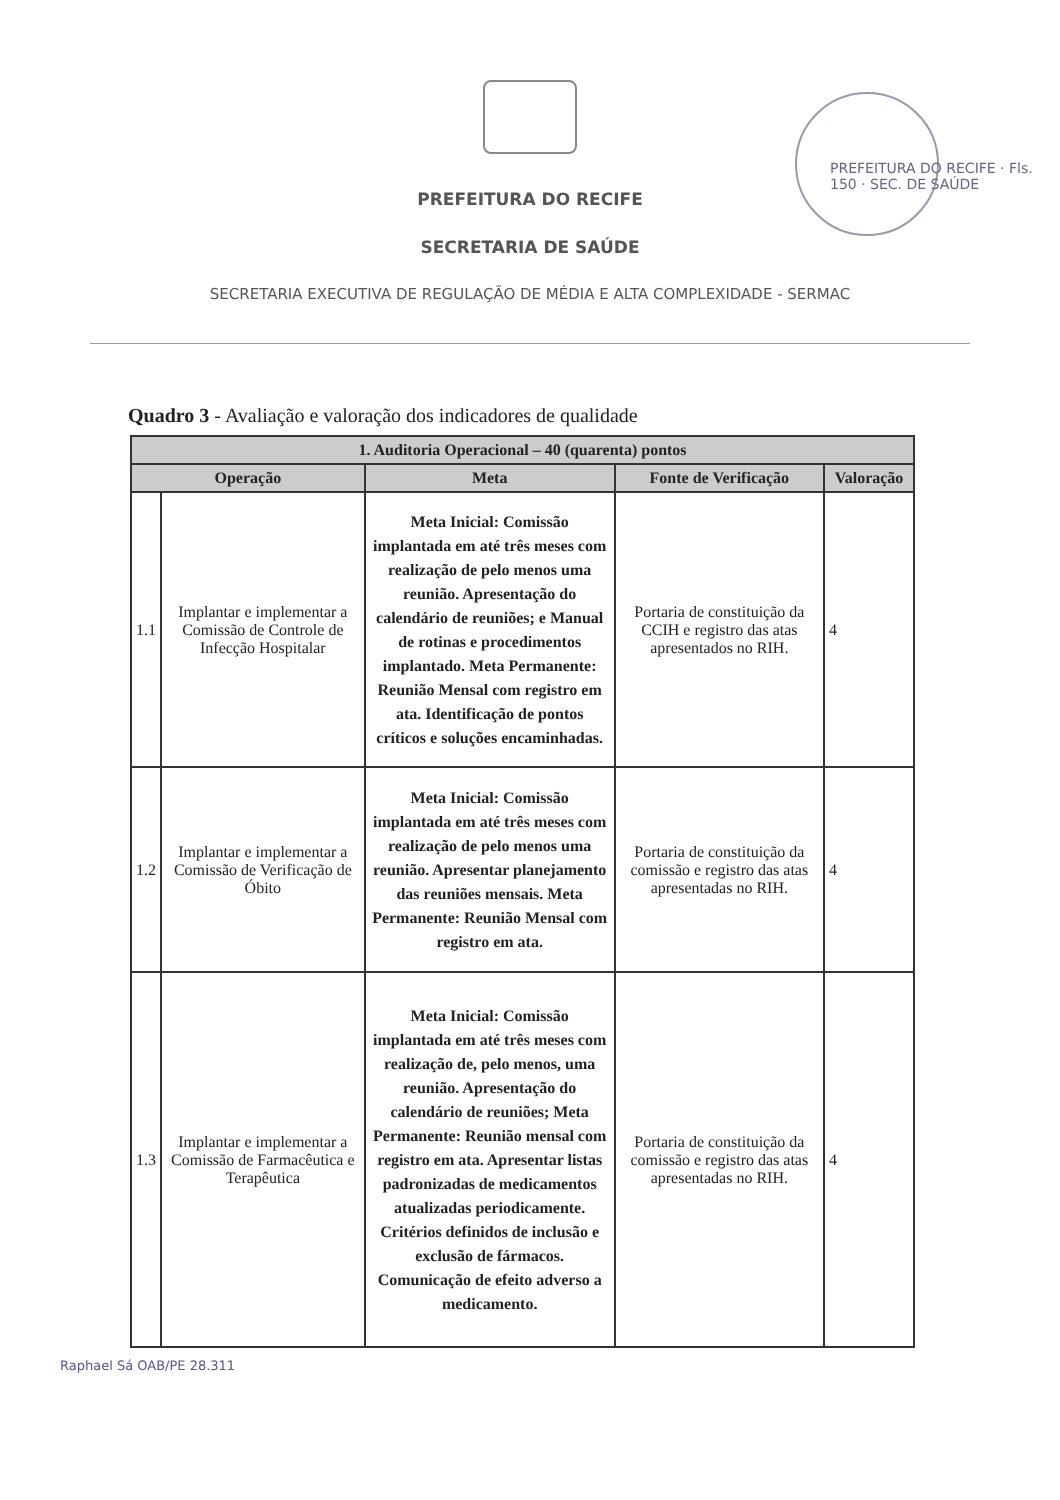PREFEITURA DO RECIFE · Fls. 150 · SEC. DE SAÚDE
PREFEITURA DO RECIFE
SECRETARIA DE SAÚDE
SECRETARIA EXECUTIVA DE REGULAÇÃO DE MÉDIA E ALTA COMPLEXIDADE - SERMAC
Quadro 3 - Avaliação e valoração dos indicadores de qualidade
| 1. Auditoria Operacional – 40 (quarenta) pontos | | | | |
| --- | --- | --- | --- | --- |
| Operação | | Meta | Fonte de Verificação | Valoração |
| 1.1 | Implantar e implementar a Comissão de Controle de Infecção Hospitalar | Meta Inicial: Comissão implantada em até três meses com realização de pelo menos uma reunião. Apresentação do calendário de reuniões; e Manual de rotinas e procedimentos implantado. Meta Permanente: Reunião Mensal com registro em ata. Identificação de pontos críticos e soluções encaminhadas. | Portaria de constituição da CCIH e registro das atas apresentados no RIH. | 4 |
| 1.2 | Implantar e implementar a Comissão de Verificação de Óbito | Meta Inicial: Comissão implantada em até três meses com realização de pelo menos uma reunião. Apresentar planejamento das reuniões mensais. Meta Permanente: Reunião Mensal com registro em ata. | Portaria de constituição da comissão e registro das atas apresentadas no RIH. | 4 |
| 1.3 | Implantar e implementar a Comissão de Farmacêutica e Terapêutica | Meta Inicial: Comissão implantada em até três meses com realização de, pelo menos, uma reunião. Apresentação do calendário de reuniões; Meta Permanente: Reunião mensal com registro em ata. Apresentar listas padronizadas de medicamentos atualizadas periodicamente. Critérios definidos de inclusão e exclusão de fármacos. Comunicação de efeito adverso a medicamento. | Portaria de constituição da comissão e registro das atas apresentadas no RIH. | 4 |
Raphael Sá OAB/PE 28.311